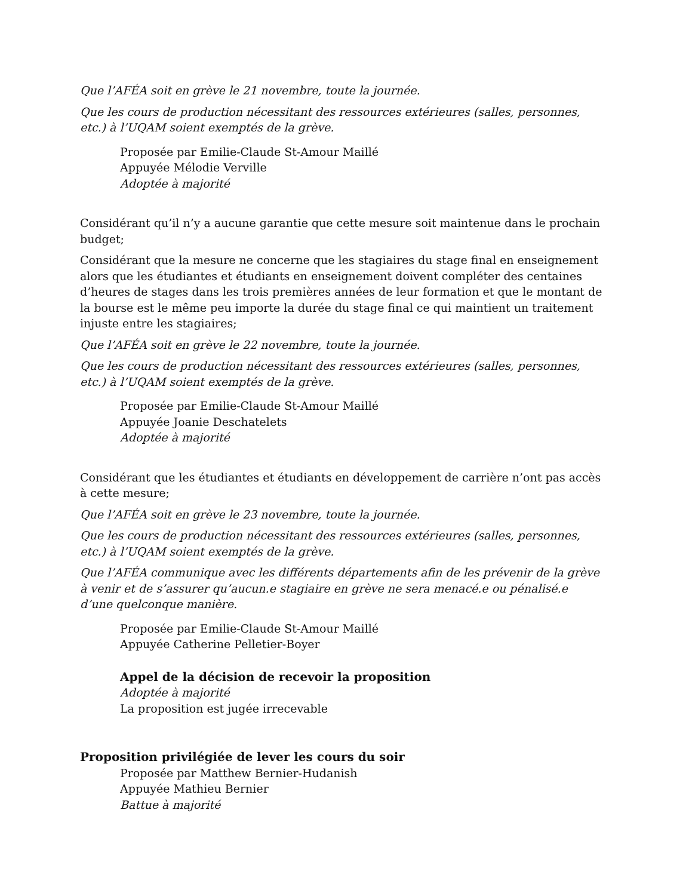Que l’AFÉA soit en grève le 21 novembre, toute la journée.
Que les cours de production nécessitant des ressources extérieures (salles, personnes, etc.) à l’UQAM soient exemptés de la grève.
Proposée par Emilie-Claude St-Amour Maillé
Appuyée Mélodie Verville
Adoptée à majorité
Considérant qu’il n’y a aucune garantie que cette mesure soit maintenue dans le prochain budget;
Considérant que la mesure ne concerne que les stagiaires du stage final en enseignement alors que les étudiantes et étudiants en enseignement doivent compléter des centaines d’heures de stages dans les trois premières années de leur formation et que le montant de la bourse est le même peu importe la durée du stage final ce qui maintient un traitement injuste entre les stagiaires;
Que l’AFÉA soit en grève le 22 novembre, toute la journée.
Que les cours de production nécessitant des ressources extérieures (salles, personnes, etc.) à l’UQAM soient exemptés de la grève.
Proposée par Emilie-Claude St-Amour Maillé
Appuyée Joanie Deschatelets
Adoptée à majorité
Considérant que les étudiantes et étudiants en développement de carrière n’ont pas accès à cette mesure;
Que l’AFÉA soit en grève le 23 novembre, toute la journée.
Que les cours de production nécessitant des ressources extérieures (salles, personnes, etc.) à l’UQAM soient exemptés de la grève.
Que l’AFÉA communique avec les différents départements afin de les prévenir de la grève à venir et de s’assurer qu’aucun.e stagiaire en grève ne sera menacé.e ou pénalisé.e d’une quelconque manière.
Proposée par Emilie-Claude St-Amour Maillé
Appuyée Catherine Pelletier-Boyer
Appel de la décision de recevoir la proposition
Adoptée à majorité
La proposition est jugée irrecevable
Proposition privilégiée de lever les cours du soir
Proposée par Matthew Bernier-Hudanish
Appuyée Mathieu Bernier
Battue à majorité